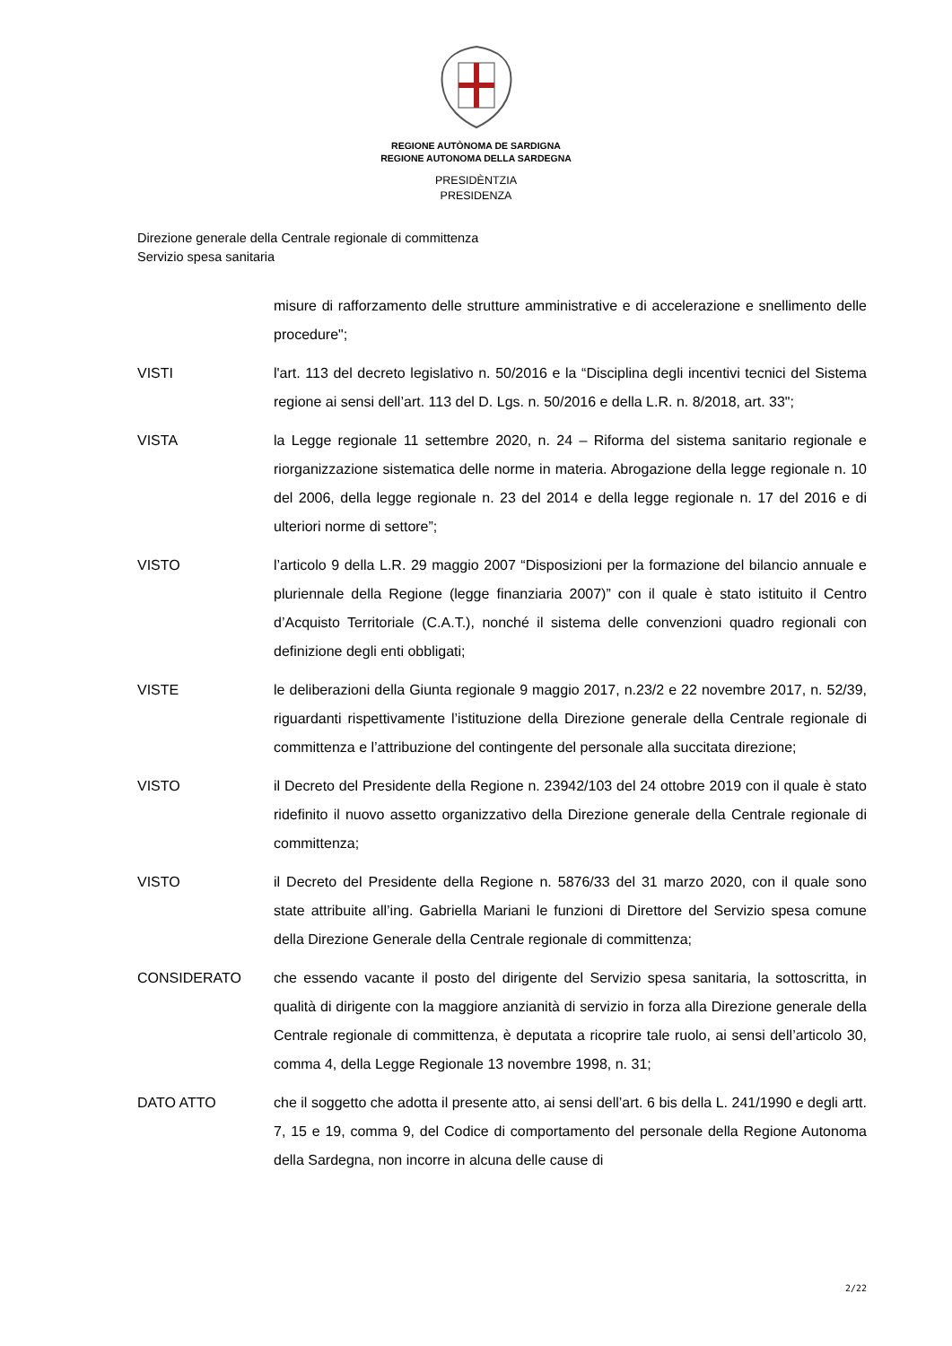REGIONE AUTÒNOMA DE SARDIGNA
REGIONE AUTONOMA DELLA SARDEGNA
PRESIDÈNTZIA
PRESIDENZA
Direzione generale della Centrale regionale di committenza
Servizio spesa sanitaria
misure di rafforzamento delle strutture amministrative e di accelerazione e snellimento delle procedure";
VISTI l'art. 113 del decreto legislativo n. 50/2016 e la “Disciplina degli incentivi tecnici del Sistema regione ai sensi dell’art. 113 del D. Lgs. n. 50/2016 e della L.R. n. 8/2018, art. 33";
VISTA la Legge regionale 11 settembre 2020, n. 24 – Riforma del sistema sanitario regionale e riorganizzazione sistematica delle norme in materia. Abrogazione della legge regionale n. 10 del 2006, della legge regionale n. 23 del 2014 e della legge regionale n. 17 del 2016 e di ulteriori norme di settore”;
VISTO l’articolo 9 della L.R. 29 maggio 2007 “Disposizioni per la formazione del bilancio annuale e pluriennale della Regione (legge finanziaria 2007)” con il quale è stato istituito il Centro d’Acquisto Territoriale (C.A.T.), nonché il sistema delle convenzioni quadro regionali con definizione degli enti obbligati;
VISTE le deliberazioni della Giunta regionale 9 maggio 2017, n.23/2 e 22 novembre 2017, n. 52/39, riguardanti rispettivamente l’istituzione della Direzione generale della Centrale regionale di committenza e l’attribuzione del contingente del personale alla succitata direzione;
VISTO il Decreto del Presidente della Regione n. 23942/103 del 24 ottobre 2019 con il quale è stato ridefinito il nuovo assetto organizzativo della Direzione generale della Centrale regionale di committenza;
VISTO il Decreto del Presidente della Regione n. 5876/33 del 31 marzo 2020, con il quale sono state attribuite all’ing. Gabriella Mariani le funzioni di Direttore del Servizio spesa comune della Direzione Generale della Centrale regionale di committenza;
CONSIDERATO che essendo vacante il posto del dirigente del Servizio spesa sanitaria, la sottoscritta, in qualità di dirigente con la maggiore anzianità di servizio in forza alla Direzione generale della Centrale regionale di committenza, è deputata a ricoprire tale ruolo, ai sensi dell’articolo 30, comma 4, della Legge Regionale 13 novembre 1998, n. 31;
DATO ATTO che il soggetto che adotta il presente atto, ai sensi dell’art. 6 bis della L. 241/1990 e degli artt. 7, 15 e 19, comma 9, del Codice di comportamento del personale della Regione Autonoma della Sardegna, non incorre in alcuna delle cause di
2/22